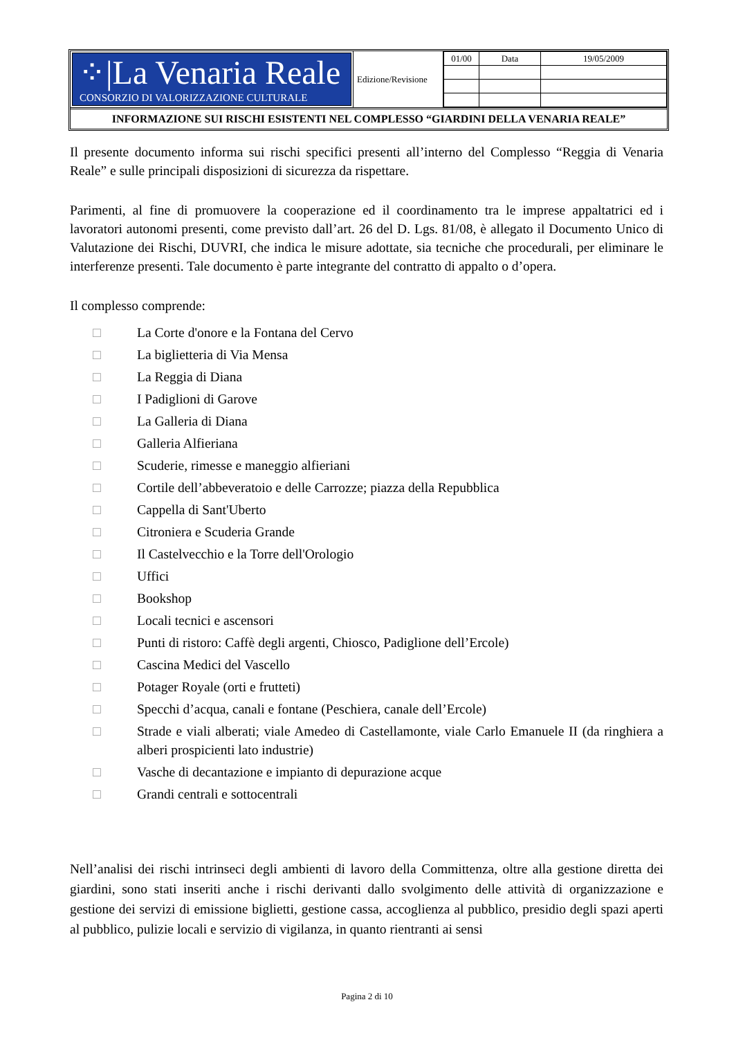⁘|La Venaria Reale
CONSORZIO DI VALORIZZAZIONE CULTURALE
Edizione/Revisione
| 01/00 | Data | 19/05/2009 |
INFORMAZIONE SUI RISCHI ESISTENTI NEL COMPLESSO “GIARDINI DELLA VENARIA REALE”
Il presente documento informa sui rischi specifici presenti all’interno del Complesso “Reggia di Venaria Reale” e sulle principali disposizioni di sicurezza da rispettare.
Parimenti, al fine di promuovere la cooperazione ed il coordinamento tra le imprese appaltatrici ed i lavoratori autonomi presenti, come previsto dall’art. 26 del D. Lgs. 81/08, è allegato il Documento Unico di Valutazione dei Rischi, DUVRI, che indica le misure adottate, sia tecniche che procedurali, per eliminare le interferenze presenti. Tale documento è parte integrante del contratto di appalto o d’opera.
Il complesso comprende:
□ La Corte d'onore e la Fontana del Cervo
□ La biglietteria di Via Mensa
□ La Reggia di Diana
□ I Padiglioni di Garove
□ La Galleria di Diana
□ Galleria Alfieriana
□ Scuderie, rimesse e maneggio alfieriani
□ Cortile dell’abbeveratoio e delle Carrozze; piazza della Repubblica
□ Cappella di Sant'Uberto
□ Citroniera e Scuderia Grande
□ Il Castelvecchio e la Torre dell'Orologio
□ Uffici
□ Bookshop
□ Locali tecnici e ascensori
□ Punti di ristoro: Caffè degli argenti, Chiosco, Padiglione dell’Ercole)
□ Cascina Medici del Vascello
□ Potager Royale (orti e frutteti)
□ Specchi d’acqua, canali e fontane (Peschiera, canale dell’Ercole)
□ Strade e viali alberati; viale Amedeo di Castellamonte, viale Carlo Emanuele II (da ringhiera a alberi prospicienti lato industrie)
□ Vasche di decantazione e impianto di depurazione acque
□ Grandi centrali e sottocentrali
Nell’analisi dei rischi intrinseci degli ambienti di lavoro della Committenza, oltre alla gestione diretta dei giardini, sono stati inseriti anche i rischi derivanti dallo svolgimento delle attività di organizzazione e gestione dei servizi di emissione biglietti, gestione cassa, accoglienza al pubblico, presidio degli spazi aperti al pubblico, pulizie locali e servizio di vigilanza, in quanto rientranti ai sensi
Pagina 2 di 10